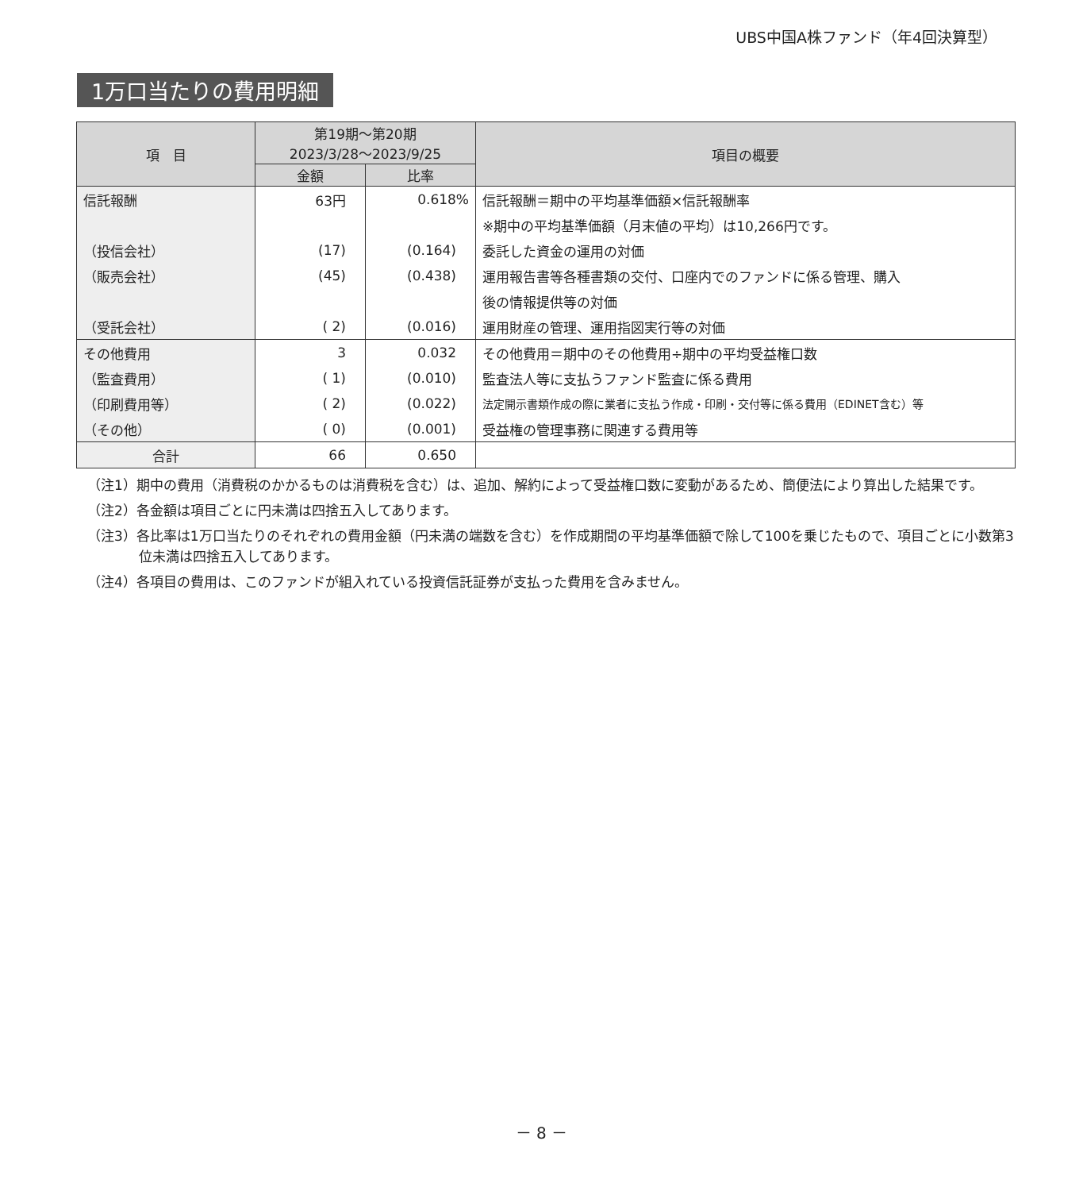UBS中国A株ファンド（年4回決算型）
1万口当たりの費用明細
| 項 目 | 第19期～第20期 2023/3/28～2023/9/25 | | 項目の概要 |
| --- | --- | --- | --- |
| | 金額 | 比率 | |
| 信託報酬 | 63円 | 0.618% | 信託報酬＝期中の平均基準価額×信託報酬率 |
| | | | ※期中の平均基準価額（月末値の平均）は10,266円です。 |
| （投信会社） | (17) | (0.164) | 委託した資金の運用の対価 |
| （販売会社） | (45) | (0.438) | 運用報告書等各種書類の交付、口座内でのファンドに係る管理、購入 |
| | | | 後の情報提供等の対価 |
| （受託会社） | ( 2) | (0.016) | 運用財産の管理、運用指図実行等の対価 |
| その他費用 | 3 | 0.032 | その他費用＝期中のその他費用÷期中の平均受益権口数 |
| （監査費用） | ( 1) | (0.010) | 監査法人等に支払うファンド監査に係る費用 |
| （印刷費用等） | ( 2) | (0.022) | 法定開示書類作成の際に業者に支払う作成・印刷・交付等に係る費用（EDINET含む）等 |
| （その他） | ( 0) | (0.001) | 受益権の管理事務に関連する費用等 |
| 合計 | 66 | 0.650 | |
（注1）期中の費用（消費税のかかるものは消費税を含む）は、追加、解約によって受益権口数に変動があるため、簡便法により算出した結果です。
（注2）各金額は項目ごとに円未満は四捨五入してあります。
（注3）各比率は1万口当たりのそれぞれの費用金額（円未満の端数を含む）を作成期間の平均基準価額で除して100を乗じたもので、項目ごとに小数第3位未満は四捨五入してあります。
（注4）各項目の費用は、このファンドが組入れている投資信託証券が支払った費用を含みません。
－ 8 －